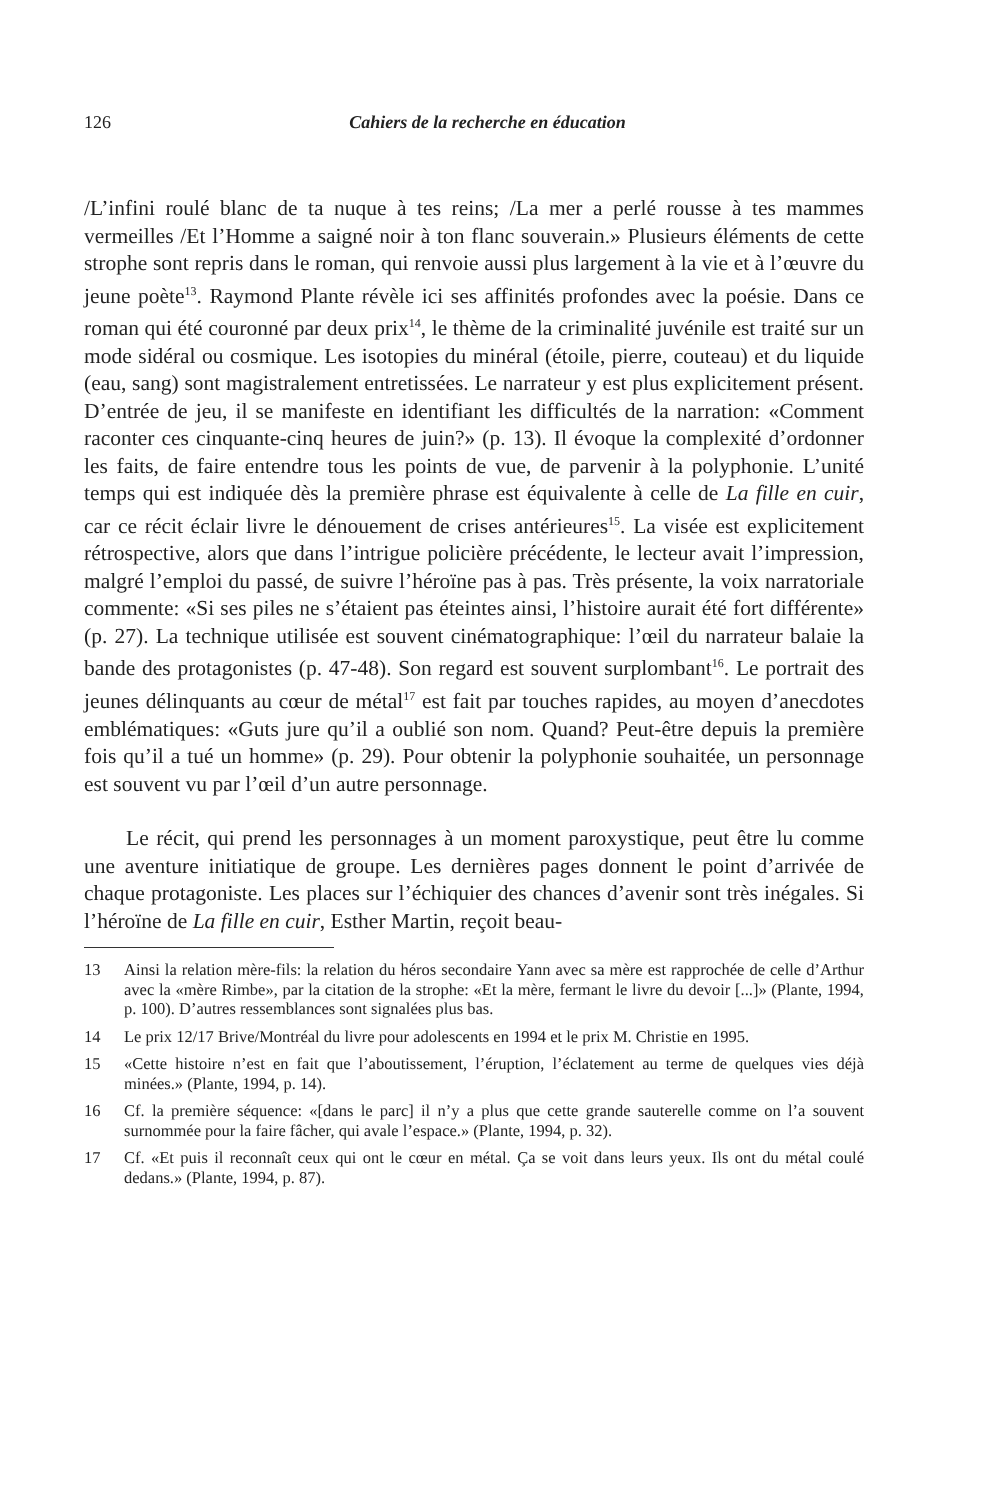126 Cahiers de la recherche en éducation
/L’infini roulé blanc de ta nuque à tes reins; /La mer a perlé rousse à tes mammes vermeilles /Et l’Homme a saigné noir à ton flanc souverain.» Plusieurs éléments de cette strophe sont repris dans le roman, qui renvoie aussi plus largement à la vie et à l’œuvre du jeune poète<sup>13</sup>. Raymond Plante révèle ici ses affinités profondes avec la poésie. Dans ce roman qui été couronné par deux prix<sup>14</sup>, le thème de la criminalité juvénile est traité sur un mode sidéral ou cosmique. Les isotopies du minéral (étoile, pierre, couteau) et du liquide (eau, sang) sont magistralement entretissées. Le narrateur y est plus explicitement présent. D’entrée de jeu, il se manifeste en identifiant les difficultés de la narration: «Comment raconter ces cinquante-cinq heures de juin?» (p. 13). Il évoque la complexité d’ordonner les faits, de faire entendre tous les points de vue, de parvenir à la polyphonie. L’unité temps qui est indiquée dès la première phrase est équivalente à celle de La fille en cuir, car ce récit éclair livre le dénouement de crises antérieures<sup>15</sup>. La visée est explicitement rétrospective, alors que dans l’intrigue policière précédente, le lecteur avait l’impression, malgré l’emploi du passé, de suivre l’héroïne pas à pas. Très présente, la voix narratoriale commente: «Si ses piles ne s’étaient pas éteintes ainsi, l’histoire aurait été fort différente» (p. 27). La technique utilisée est souvent cinématographique: l’œil du narrateur balaie la bande des protagonistes (p. 47-48). Son regard est souvent surplombant<sup>16</sup>. Le portrait des jeunes délinquants au cœur de métal<sup>17</sup> est fait par touches rapides, au moyen d’anecdotes emblématiques: «Guts jure qu’il a oublié son nom. Quand? Peut-être depuis la première fois qu’il a tué un homme» (p. 29). Pour obtenir la polyphonie souhaitée, un personnage est souvent vu par l’œil d’un autre personnage.
Le récit, qui prend les personnages à un moment paroxystique, peut être lu comme une aventure initiatique de groupe. Les dernières pages donnent le point d’arrivée de chaque protagoniste. Les places sur l’échiquier des chances d’avenir sont très inégales. Si l’héroïne de La fille en cuir, Esther Martin, reçoit beau-
13 Ainsi la relation mère-fils: la relation du héros secondaire Yann avec sa mère est rapprochée de celle d’Arthur avec la «mère Rimbe», par la citation de la strophe: «Et la mère, fermant le livre du devoir [...]» (Plante, 1994, p. 100). D’autres ressemblances sont signalées plus bas.
14 Le prix 12/17 Brive/Montréal du livre pour adolescents en 1994 et le prix M. Christie en 1995.
15 «Cette histoire n’est en fait que l’aboutissement, l’éruption, l’éclatement au terme de quelques vies déjà minées.» (Plante, 1994, p. 14).
16 Cf. la première séquence: «[dans le parc] il n’y a plus que cette grande sauterelle comme on l’a souvent surnommée pour la faire fâcher, qui avale l’espace.» (Plante, 1994, p. 32).
17 Cf. «Et puis il reconnaît ceux qui ont le cœur en métal. Ça se voit dans leurs yeux. Ils ont du métal coulé dedans.» (Plante, 1994, p. 87).